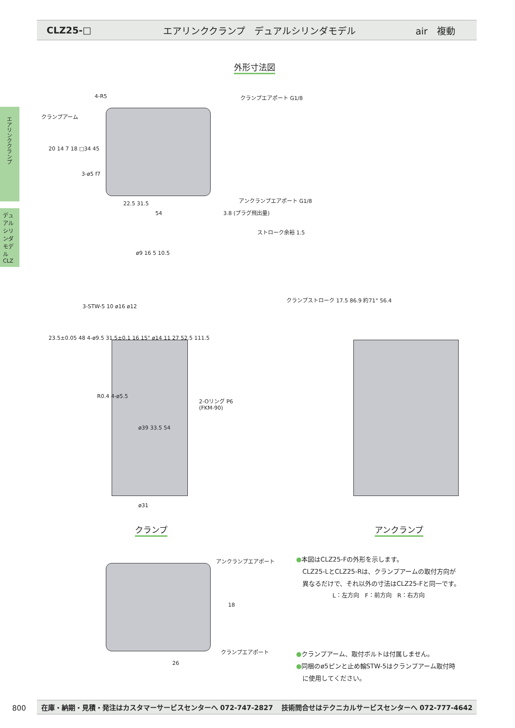CLZ25-□
エアリンククランプ　デュアルシリンダモデル
air　複動
エアリンククランプ
デュアルシリンダモデル
CLZ
外形寸法図
4-R5
クランプアーム
クランプエアポート G1/8
アンクランプエアポート G1/8
3-ø5 f7
22.5 31.5
54 3.8 (プラグ飛出量)
20 14 7 18 □34 45
ストローク余裕 1.5
ø9 16 5 10.5
3-STW-5 10 ø16 ø12
23.5±0.05 48 4-ø9.5 31.5±0.1 16 15° ø14 11 27 52.5 111.5
クランプストローク 17.5 86.9 約71° 56.4
R0.4 4-ø5.5
2-Oリング P6
(FKM-90)
ø39 33.5 54
ø31
クランプ アンクランプ
アンクランプエアポート
クランプエアポート
18
26
●本図はCLZ25-Fの外形を示します。
　CLZ25-LとCLZ25-Rは、クランプアームの取付方向が
　異なるだけで、それ以外の寸法はCLZ25-Fと同一です。
L：左方向　F：前方向　R：右方向
●クランプアーム、取付ボルトは付属しません。
●同梱のø5ピンと止め輪STW-5はクランプアーム取付時
　に使用してください。
800 在庫・納期・見積・発注はカスタマーサービスセンターへ 072-747-2827 技術問合せはテクニカルサービスセンターへ 072-777-4642